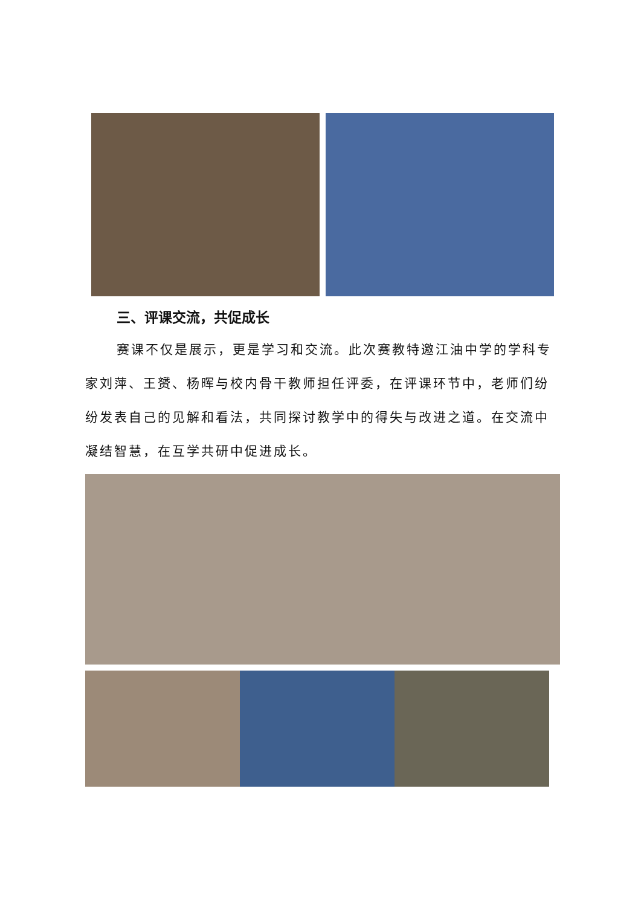三、评课交流，共促成长
赛课不仅是展示，更是学习和交流。此次赛教特邀江油中学的学科专家刘萍、王赟、杨晖与校内骨干教师担任评委，在评课环节中，老师们纷纷发表自己的见解和看法，共同探讨教学中的得失与改进之道。在交流中凝结智慧，在互学共研中促进成长。